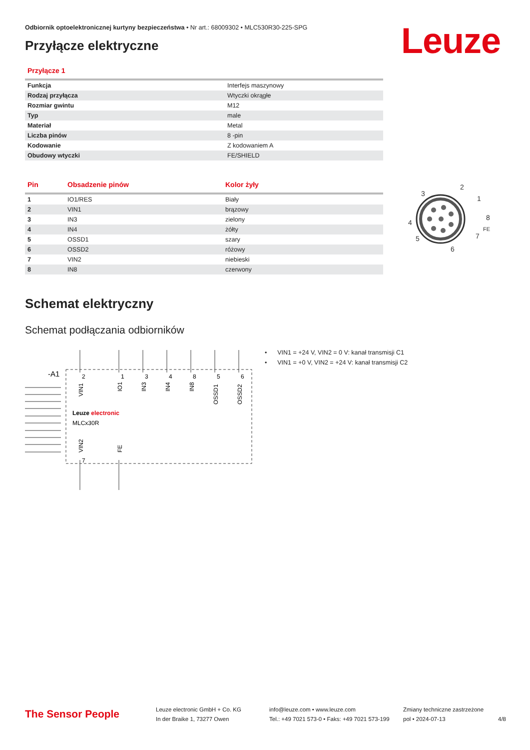Odbiornik optoelektronicznej kurtyny bezpieczeństwa • Nr art.: 68009302 • MLC530R30-225-SPG
Leuze
Przyłącze elektryczne
| Przyłącze 1 | |
| --- | --- |
| Funkcja | Interfejs maszynowy |
| Rodzaj przyłącza | Wtyczki okrągłe |
| Rozmiar gwintu | M12 |
| Typ | male |
| Materiał | Metal |
| Liczba pinów | 8 -pin |
| Kodowanie | Z kodowaniem A |
| Obudowy wtyczki | FE/SHIELD |
| Pin | Obsadzenie pinów | Kolor żyły |
| --- | --- | --- |
| 1 | IO1/RES | Biały |
| 2 | VIN1 | brązowy |
| 3 | IN3 | zielony |
| 4 | IN4 | żółty |
| 5 | OSSD1 | szary |
| 6 | OSSD2 | różowy |
| 7 | VIN2 | niebieski |
| 8 | IN8 | czerwony |
2
3
1
4
8
7
5
6
FE
Schemat elektryczny
Schemat podłączania odbiorników
-A1
2
1
3
4
8
5
6
VIN1
IO1
IN3
IN4
IN8
OSSD1
OSSD2
VIN2
FE
Leuze electronic
MLCx30R
7
• VIN1 = +24 V, VIN2 = 0 V: kanał transmisji C1
• VIN1 = +0 V, VIN2 = +24 V: kanał transmisji C2
The Sensor People
Leuze electronic GmbH + Co. KG
In der Braike 1, 73277 Owen
info@leuze.com • www.leuze.com
Tel.: +49 7021 573-0 • Faks: +49 7021 573-199
Zmiany techniczne zastrzeżone
pol • 2024-07-13
4/8